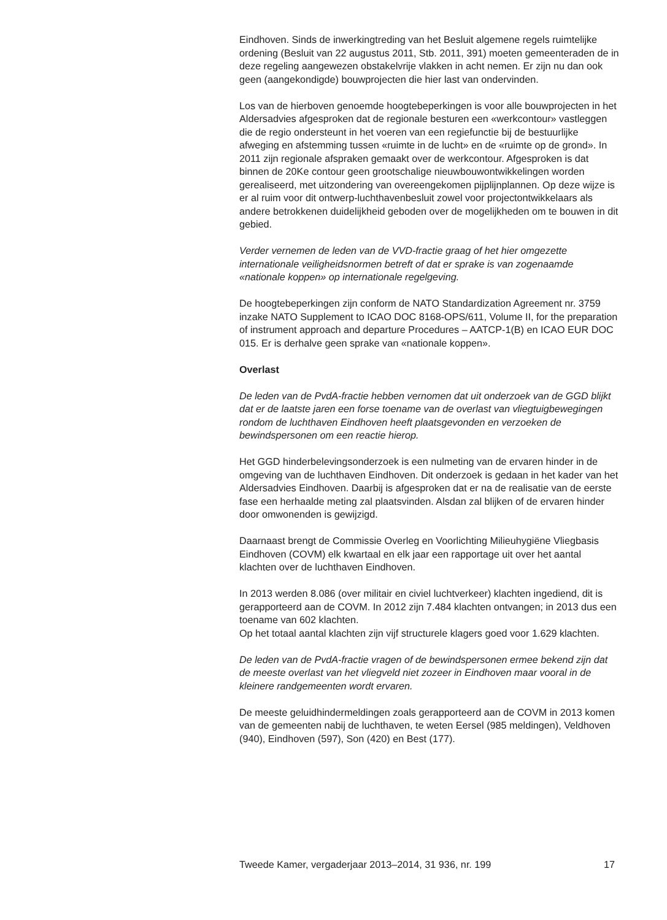Eindhoven. Sinds de inwerkingtreding van het Besluit algemene regels ruimtelijke ordening (Besluit van 22 augustus 2011, Stb. 2011, 391) moeten gemeenteraden de in deze regeling aangewezen obstakelvrije vlakken in acht nemen. Er zijn nu dan ook geen (aangekondigde) bouwprojecten die hier last van ondervinden.
Los van de hierboven genoemde hoogtebeperkingen is voor alle bouwprojecten in het Aldersadvies afgesproken dat de regionale besturen een «werkcontour» vastleggen die de regio ondersteunt in het voeren van een regiefunctie bij de bestuurlijke afweging en afstemming tussen «ruimte in de lucht» en de «ruimte op de grond». In 2011 zijn regionale afspraken gemaakt over de werkcontour. Afgesproken is dat binnen de 20Ke contour geen grootschalige nieuwbouwontwikkelingen worden gerealiseerd, met uitzondering van overeengekomen pijplijnplannen. Op deze wijze is er al ruim voor dit ontwerp-luchthavenbesluit zowel voor projectontwikkelaars als andere betrokkenen duidelijkheid geboden over de mogelijkheden om te bouwen in dit gebied.
Verder vernemen de leden van de VVD-fractie graag of het hier omgezette internationale veiligheidsnormen betreft of dat er sprake is van zogenaamde «nationale koppen» op internationale regelgeving.
De hoogtebeperkingen zijn conform de NATO Standardization Agreement nr. 3759 inzake NATO Supplement to ICAO DOC 8168-OPS/611, Volume II, for the preparation of instrument approach and departure Procedures – AATCP-1(B) en ICAO EUR DOC 015. Er is derhalve geen sprake van «nationale koppen».
Overlast
De leden van de PvdA-fractie hebben vernomen dat uit onderzoek van de GGD blijkt dat er de laatste jaren een forse toename van de overlast van vliegtuigbewegingen rondom de luchthaven Eindhoven heeft plaatsgevonden en verzoeken de bewindspersonen om een reactie hierop.
Het GGD hinderbelevingsonderzoek is een nulmeting van de ervaren hinder in de omgeving van de luchthaven Eindhoven. Dit onderzoek is gedaan in het kader van het Aldersadvies Eindhoven. Daarbij is afgesproken dat er na de realisatie van de eerste fase een herhaalde meting zal plaatsvinden. Alsdan zal blijken of de ervaren hinder door omwonenden is gewijzigd.
Daarnaast brengt de Commissie Overleg en Voorlichting Milieuhygiëne Vliegbasis Eindhoven (COVM) elk kwartaal en elk jaar een rapportage uit over het aantal klachten over de luchthaven Eindhoven.
In 2013 werden 8.086 (over militair en civiel luchtverkeer) klachten ingediend, dit is gerapporteerd aan de COVM. In 2012 zijn 7.484 klachten ontvangen; in 2013 dus een toename van 602 klachten.
Op het totaal aantal klachten zijn vijf structurele klagers goed voor 1.629 klachten.
De leden van de PvdA-fractie vragen of de bewindspersonen ermee bekend zijn dat de meeste overlast van het vliegveld niet zozeer in Eindhoven maar vooral in de kleinere randgemeenten wordt ervaren.
De meeste geluidhindermeldingen zoals gerapporteerd aan de COVM in 2013 komen van de gemeenten nabij de luchthaven, te weten Eersel (985 meldingen), Veldhoven (940), Eindhoven (597), Son (420) en Best (177).
Tweede Kamer, vergaderjaar 2013–2014, 31 936, nr. 199 17